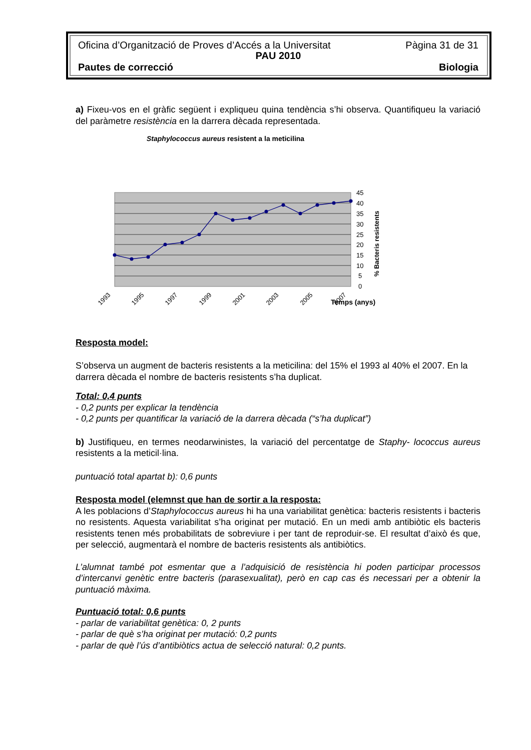Oficina d’Organització de Proves d’Accés a la Universitat Pàgina 31 de 31
PAU 2010
Pautes de correcció Biologia
a) Fixeu-vos en el gràfic següent i expliqueu quina tendència s’hi observa. Quantifiqueu la variació del paràmetre resistència en la darrera dècada representada.
Staphylococcus aureus resistent a la meticilina
45
40
35
30
25
20
15
10
5
0
% Bacteris resistents
1993
1995
1997
1999
2001
2003
2005
2007
Temps (anys)
Resposta model:
S’observa un augment de bacteris resistents a la meticilina: del 15% el 1993 al 40% el 2007. En la darrera dècada el nombre de bacteris resistents s’ha duplicat.
Total: 0,4 punts
- 0,2 punts per explicar la tendència
- 0,2 punts per quantificar la variació de la darrera dècada (“s’ha duplicat”)
b) Justifiqueu, en termes neodarwinistes, la variació del percentatge de Staphy- lococcus aureus resistents a la meticil·lina.
puntuació total apartat b): 0,6 punts
Resposta model (elemnst que han de sortir a la resposta:
A les poblacions d’Staphylococcus aureus hi ha una variabilitat genètica: bacteris resistents i bacteris no resistents. Aquesta variabilitat s’ha originat per mutació. En un medi amb antibiòtic els bacteris resistents tenen més probabilitats de sobreviure i per tant de reproduir-se. El resultat d’això és que, per selecció, augmentarà el nombre de bacteris resistents als antibiòtics.
L’alumnat també pot esmentar que a l’adquisició de resistència hi poden participar processos d’intercanvi genètic entre bacteris (parasexualitat), però en cap cas és necessari per a obtenir la puntuació màxima.
Puntuació total: 0,6 punts
- parlar de variabilitat genètica: 0, 2 punts
- parlar de què s’ha originat per mutació: 0,2 punts
- parlar de què l’ús d’antibiòtics actua de selecció natural: 0,2 punts.